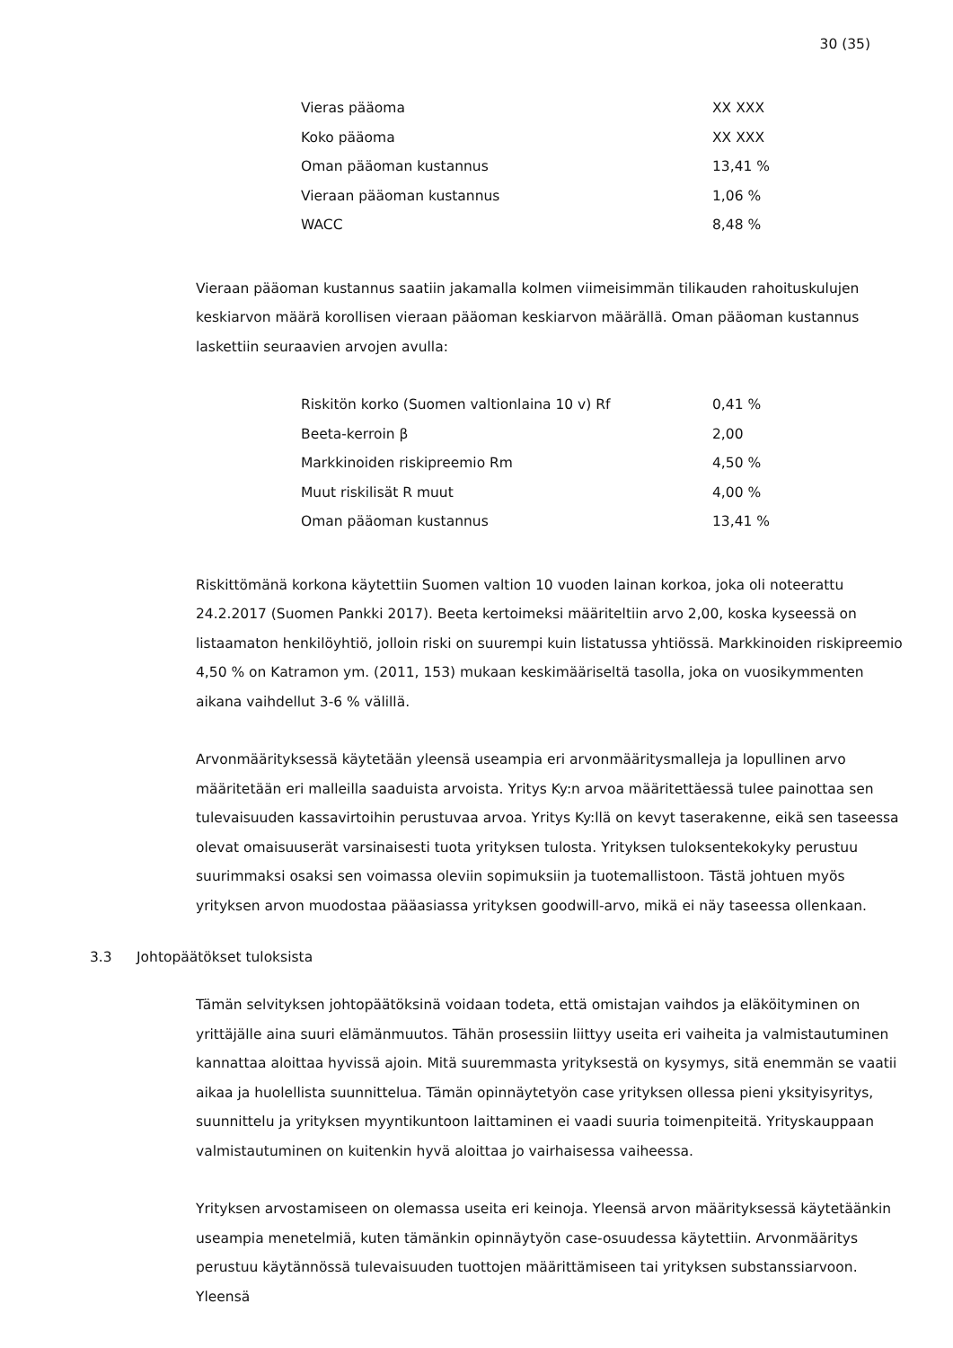30 (35)
| Vieras pääoma | XX XXX |
| Koko pääoma | XX XXX |
| Oman pääoman kustannus | 13,41 % |
| Vieraan pääoman kustannus | 1,06 % |
| WACC | 8,48 % |
Vieraan pääoman kustannus saatiin jakamalla kolmen viimeisimmän tilikauden rahoituskulujen keskiarvon määrä korollisen vieraan pääoman keskiarvon määrällä. Oman pääoman kustannus laskettiin seuraavien arvojen avulla:
| Riskitön korko (Suomen valtionlaina 10 v) Rf | 0,41 % |
| Beeta-kerroin β | 2,00 |
| Markkinoiden riskipreemio Rm | 4,50 % |
| Muut riskilisät R muut | 4,00 % |
| Oman pääoman kustannus | 13,41 % |
Riskittömänä korkona käytettiin Suomen valtion 10 vuoden lainan korkoa, joka oli noteerattu 24.2.2017 (Suomen Pankki 2017). Beeta kertoimeksi määriteltiin arvo 2,00, koska kyseessä on listaamaton henkilöyhtiö, jolloin riski on suurempi kuin listatussa yhtiössä. Markkinoiden riskipreemio 4,50 % on Katramon ym. (2011, 153) mukaan keskimääriseltä tasolla, joka on vuosikymmenten aikana vaihdellut 3-6 % välillä.
Arvonmäärityksessä käytetään yleensä useampia eri arvonmääritysmalleja ja lopullinen arvo määritetään eri malleilla saaduista arvoista. Yritys Ky:n arvoa määritettäessä tulee painottaa sen tulevaisuuden kassavirtoihin perustuvaa arvoa. Yritys Ky:llä on kevyt taserakenne, eikä sen taseessa olevat omaisuuserät varsinaisesti tuota yrityksen tulosta. Yrityksen tuloksentekokyky perustuu suurimmaksi osaksi sen voimassa oleviin sopimuksiin ja tuotemallistoon. Tästä johtuen myös yrityksen arvon muodostaa pääasiassa yrityksen goodwill-arvo, mikä ei näy taseessa ollenkaan.
3.3 Johtopäätökset tuloksista
Tämän selvityksen johtopäätöksinä voidaan todeta, että omistajan vaihdos ja eläköityminen on yrittäjälle aina suuri elämänmuutos. Tähän prosessiin liittyy useita eri vaiheita ja valmistautuminen kannattaa aloittaa hyvissä ajoin. Mitä suuremmasta yrityksestä on kysymys, sitä enemmän se vaatii aikaa ja huolellista suunnittelua. Tämän opinnäytetyön case yrityksen ollessa pieni yksityisyritys, suunnittelu ja yrityksen myyntikuntoon laittaminen ei vaadi suuria toimenpiteitä. Yrityskauppaan valmistautuminen on kuitenkin hyvä aloittaa jo vairhaisessa vaiheessa.
Yrityksen arvostamiseen on olemassa useita eri keinoja. Yleensä arvon määrityksessä käytetäänkin useampia menetelmiä, kuten tämänkin opinnäytyön case-osuudessa käytettiin. Arvonmääritys perustuu käytännössä tulevaisuuden tuottojen määrittämiseen tai yrityksen substanssiarvoon. Yleensä